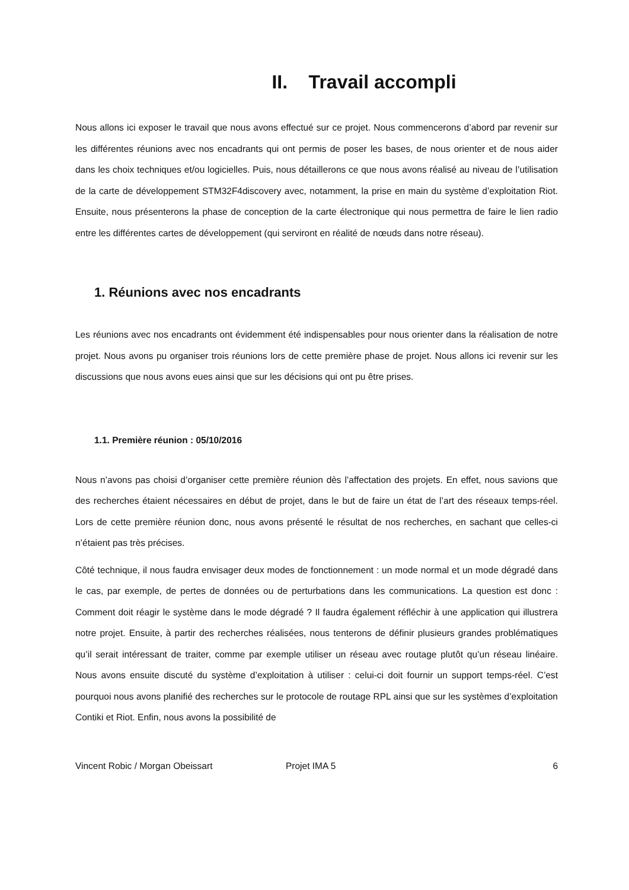II. Travail accompli
Nous allons ici exposer le travail que nous avons effectué sur ce projet. Nous commencerons d’abord par revenir sur les différentes réunions avec nos encadrants qui ont permis de poser les bases, de nous orienter et de nous aider dans les choix techniques et/ou logicielles. Puis, nous détaillerons ce que nous avons réalisé au niveau de l’utilisation de la carte de développement STM32F4discovery avec, notamment, la prise en main du système d’exploitation Riot. Ensuite, nous présenterons la phase de conception de la carte électronique qui nous permettra de faire le lien radio entre les différentes cartes de développement (qui serviront en réalité de nœuds dans notre réseau).
1. Réunions avec nos encadrants
Les réunions avec nos encadrants ont évidemment été indispensables pour nous orienter dans la réalisation de notre projet. Nous avons pu organiser trois réunions lors de cette première phase de projet. Nous allons ici revenir sur les discussions que nous avons eues ainsi que sur les décisions qui ont pu être prises.
1.1. Première réunion : 05/10/2016
Nous n’avons pas choisi d’organiser cette première réunion dès l’affectation des projets. En effet, nous savions que des recherches étaient nécessaires en début de projet, dans le but de faire un état de l’art des réseaux temps-réel. Lors de cette première réunion donc, nous avons présenté le résultat de nos recherches, en sachant que celles-ci n’étaient pas très précises.
Côté technique, il nous faudra envisager deux modes de fonctionnement : un mode normal et un mode dégradé dans le cas, par exemple, de pertes de données ou de perturbations dans les communications. La question est donc : Comment doit réagir le système dans le mode dégradé ? Il faudra également réfléchir à une application qui illustrera notre projet. Ensuite, à partir des recherches réalisées, nous tenterons de définir plusieurs grandes problématiques qu’il serait intéressant de traiter, comme par exemple utiliser un réseau avec routage plutôt qu’un réseau linéaire. Nous avons ensuite discuté du système d’exploitation à utiliser : celui-ci doit fournir un support temps-réel. C’est pourquoi nous avons planifié des recherches sur le protocole de routage RPL ainsi que sur les systèmes d’exploitation Contiki et Riot. Enfin, nous avons la possibilité de
Vincent Robic / Morgan Obeissart Projet IMA 5 6